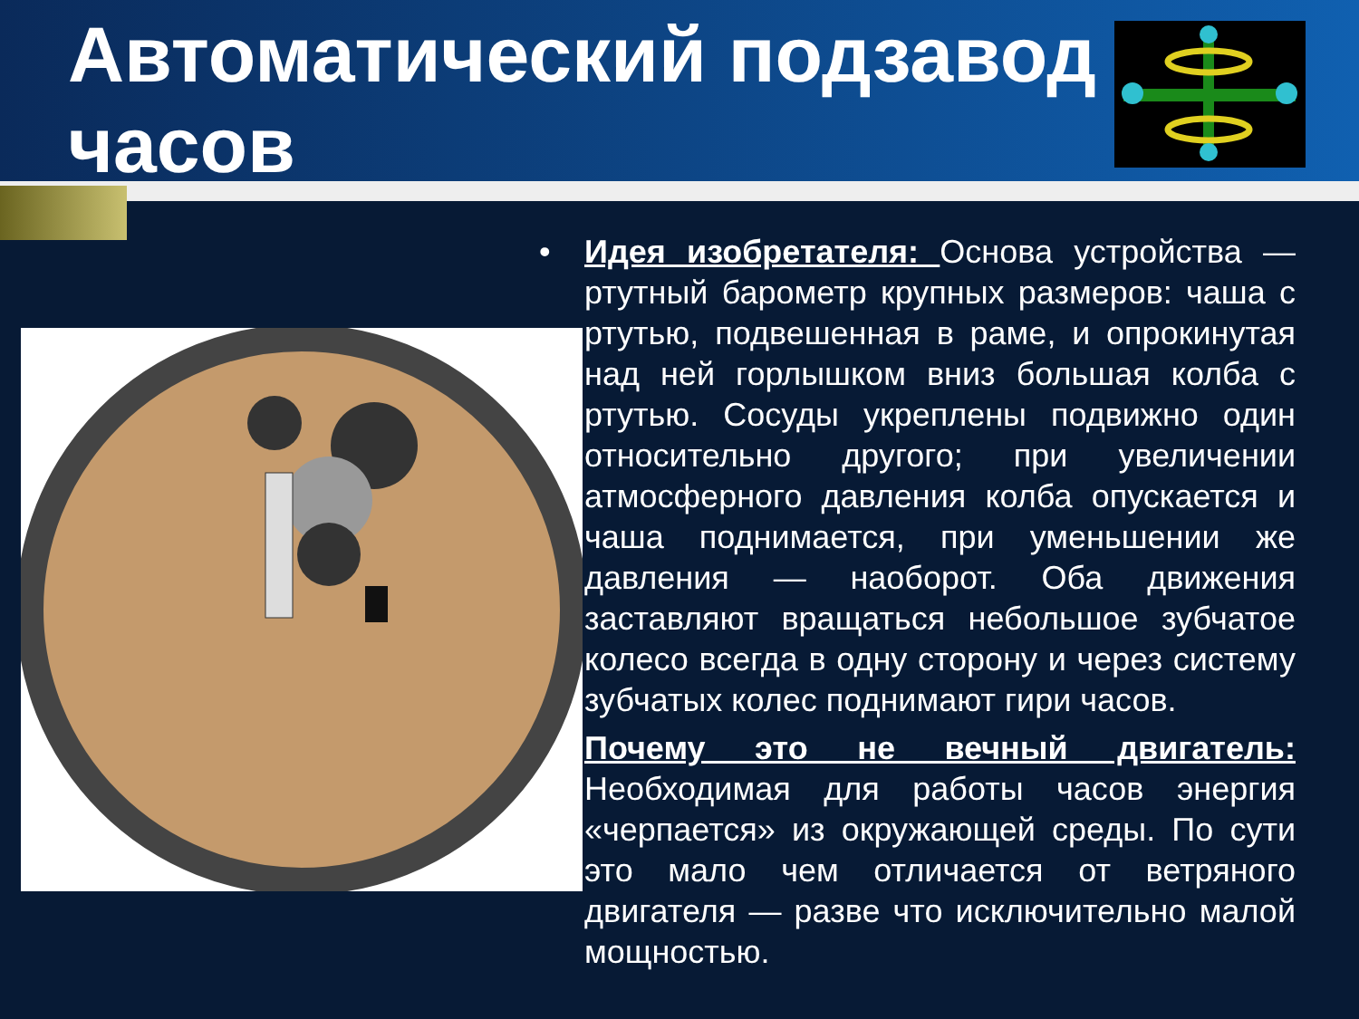Автоматический подзавод
часов
•
Идея изобретателя: Основа устройства — ртутный барометр крупных размеров: чаша с ртутью, подвешенная в раме, и опрокинутая над ней горлышком вниз большая колба с ртутью. Сосуды укреплены подвижно один относительно другого; при увеличении атмосферного давления колба опускается и чаша поднимается, при уменьшении же давления — наоборот. Оба движения заставляют вращаться небольшое зубчатое колесо всегда в одну сторону и через систему зубчатых колес поднимают гири часов.
Почему это не вечный двигатель: Необходимая для работы часов энергия «черпается» из окружающей среды. По сути это мало чем отличается от ветряного двигателя — разве что исключительно малой мощностью.